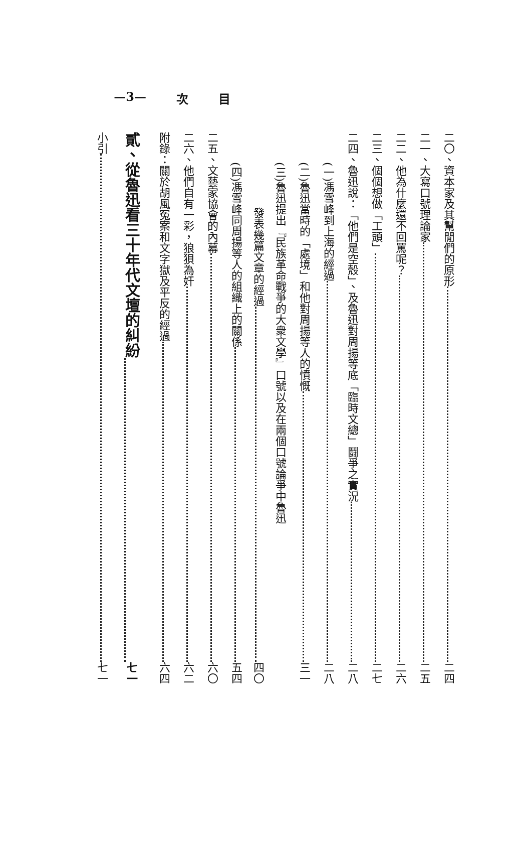目 次 —3—
二〇、資本家及其幫閒們的原形 二四
二一、大寫口號理論家 二五
二二、他為什麼還不回罵呢？ 二六
二三、個個想做「工頭」 二七
二四、魯迅說：「他們是空殼」、及魯迅對周揚等底「臨時文總」鬪爭之實況 二八
(一)馮雪峰到上海的經過 二八
(二)魯迅當時的「處境」和他對周揚等人的憤慨 三一
(三)魯迅提出『民族革命戰爭的大衆文學』口號以及在兩個口號論爭中魯迅
發表幾篇文章的經過 四〇
(四)馮雪峰同周揚等人的組織上的關係 五四
二五、文藝家協會的內幕 六〇
二六、他們自有一彩，狼狽為奸 六二
附錄：關於胡風冤案和文字獄及平反的經過 六四
貳、從魯迅看三十年代文壇的糾紛 七一
小引 七一